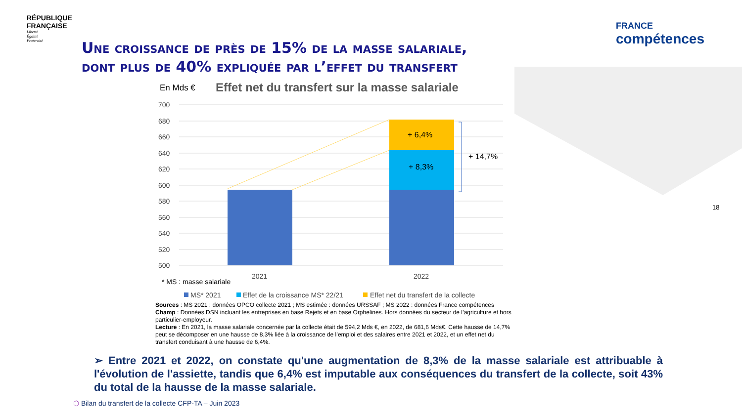RÉPUBLIQUE
FRANÇAISE
Liberté
Égalité
Fraternité
FRANCE
compétences
Une croissance de près de 15% de la masse salariale,
dont plus de 40% expliquée par l’effet du transfert
En Mds €
Effet net du transfert sur la masse salariale
700
680
660
640
620
600
580
560
540
520
500
+ 6,4%
+ 8,3%
+ 14,7%
2021
2022
* MS : masse salariale
MS* 2021
Effet de la croissance MS* 22/21
Effet net du transfert de la collecte
Sources : MS 2021 : données OPCO collecte 2021 ; MS estimée : données URSSAF ; MS 2022 : données France compétences
Champ : Données DSN incluant les entreprises en base Rejets et en base Orphelines. Hors données du secteur de l’agriculture et hors particulier-employeur.
Lecture : En 2021, la masse salariale concernée par la collecte était de 594,2 Mds €, en 2022, de 681,6 Mds€. Cette hausse de 14,7% peut se décomposer en une hausse de 8,3% liée à la croissance de l’emploi et des salaires entre 2021 et 2022, et un effet net du transfert conduisant à une hausse de 6,4%.
➢ Entre 2021 et 2022, on constate qu'une augmentation de 8,3% de la masse salariale est attribuable à l'évolution de l'assiette, tandis que 6,4% est imputable aux conséquences du transfert de la collecte, soit 43% du total de la hausse de la masse salariale.
⬡ Bilan du transfert de la collecte CFP-TA – Juin 2023
18